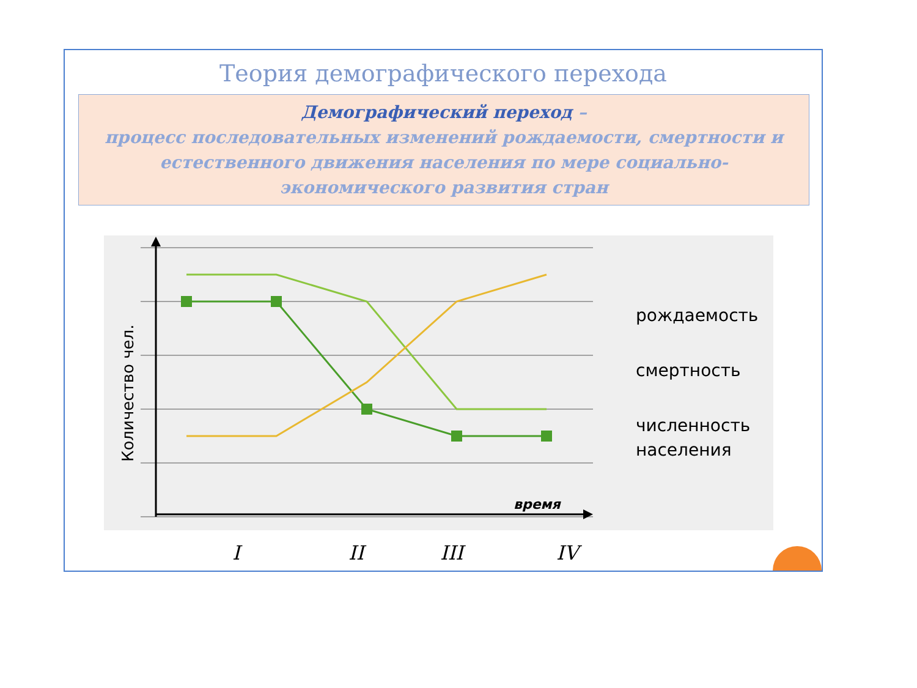Теория демографического перехода
Демографический переход –
процесс последовательных изменений рождаемости, смертности и естественного движения населения по мере социально-экономического развития стран
время
Количество чел.
рождаемость
смертность
численность
населения
I
II
III
IV